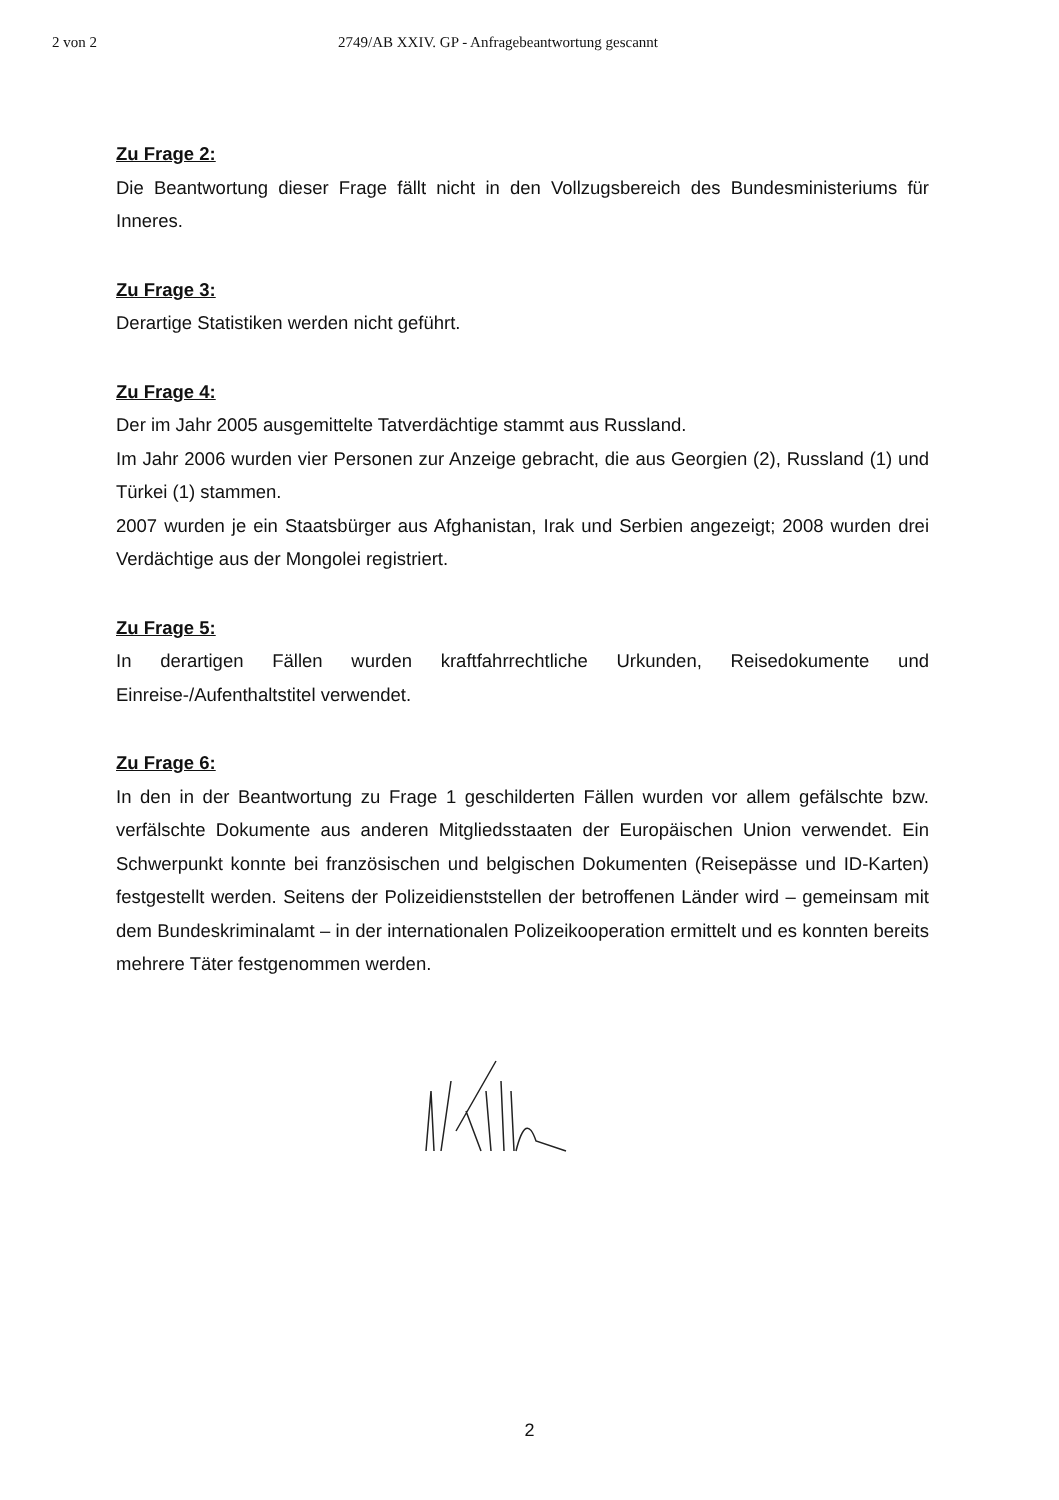2 von 2 2749/AB XXIV. GP - Anfragebeantwortung gescannt
Zu Frage 2:
Die Beantwortung dieser Frage fällt nicht in den Vollzugsbereich des Bundesministeriums für Inneres.
Zu Frage 3:
Derartige Statistiken werden nicht geführt.
Zu Frage 4:
Der im Jahr 2005 ausgemittelte Tatverdächtige stammt aus Russland.
Im Jahr 2006 wurden vier Personen zur Anzeige gebracht, die aus Georgien (2), Russland (1) und Türkei (1) stammen.
2007 wurden je ein Staatsbürger aus Afghanistan, Irak und Serbien angezeigt; 2008 wurden drei Verdächtige aus der Mongolei registriert.
Zu Frage 5:
In derartigen Fällen wurden kraftfahrrechtliche Urkunden, Reisedokumente und Einreise-/Aufenthaltstitel verwendet.
Zu Frage 6:
In den in der Beantwortung zu Frage 1 geschilderten Fällen wurden vor allem gefälschte bzw. verfälschte Dokumente aus anderen Mitgliedsstaaten der Europäischen Union verwendet. Ein Schwerpunkt konnte bei französischen und belgischen Dokumenten (Reisepässe und ID-Karten) festgestellt werden. Seitens der Polizeidienststellen der betroffenen Länder wird – gemeinsam mit dem Bundeskriminalamt – in der internationalen Polizeikooperation ermittelt und es konnten bereits mehrere Täter festgenommen werden.
2